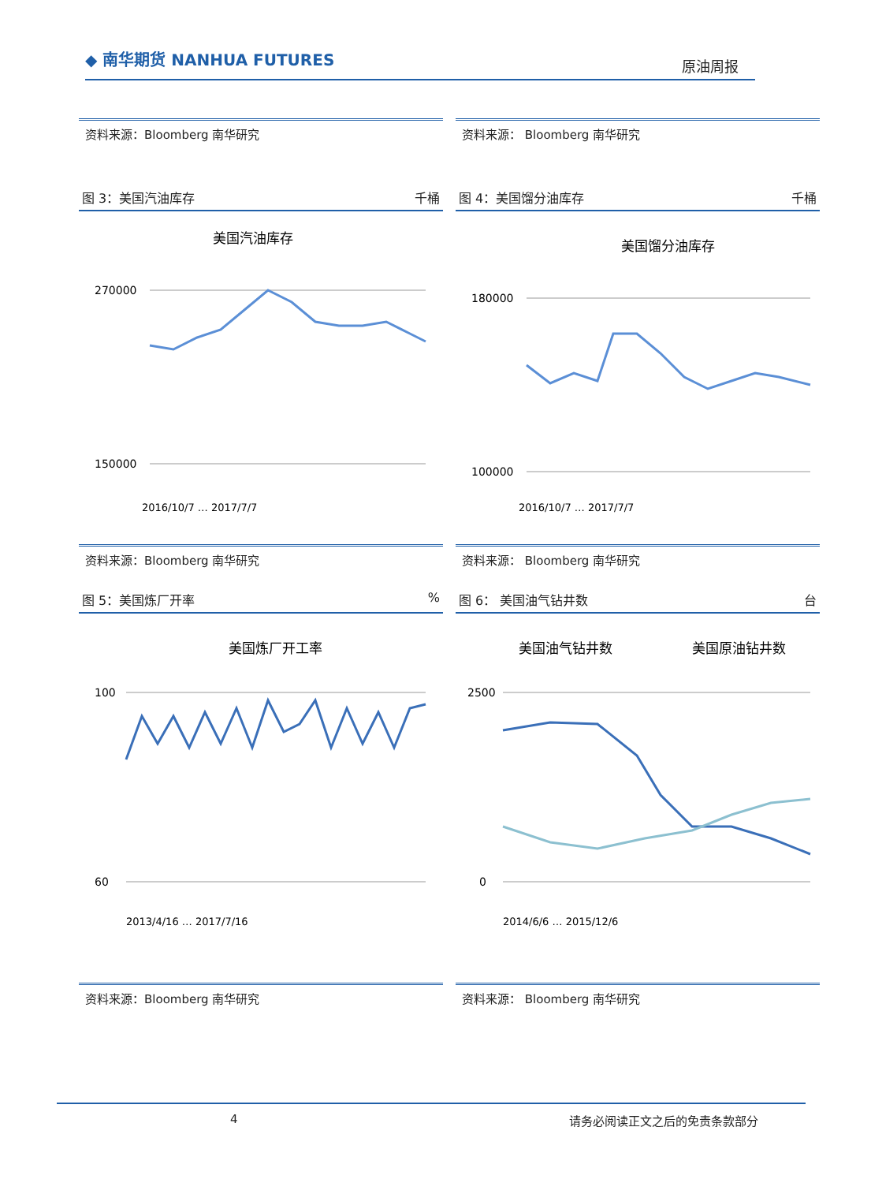◆ 南华期货 NANHUA FUTURES
原油周报
资料来源：Bloomberg 南华研究 资料来源： Bloomberg 南华研究
图 3：美国汽油库存 千桶
美国汽油库存
270000
150000
2016/10/7 … 2017/7/7
图 4：美国馏分油库存 千桶
美国馏分油库存
180000
100000
2016/10/7 … 2017/7/7
资料来源：Bloomberg 南华研究 资料来源： Bloomberg 南华研究
图 5：美国炼厂开率%
美国炼厂开工率
100
60
2013/4/16 … 2017/7/16
图 6： 美国油气钻井数 台
美国油气钻井数
美国原油钻井数
2500
0
2014/6/6 … 2015/12/6
资料来源：Bloomberg 南华研究 资料来源： Bloomberg 南华研究
4 请务必阅读正文之后的免责条款部分